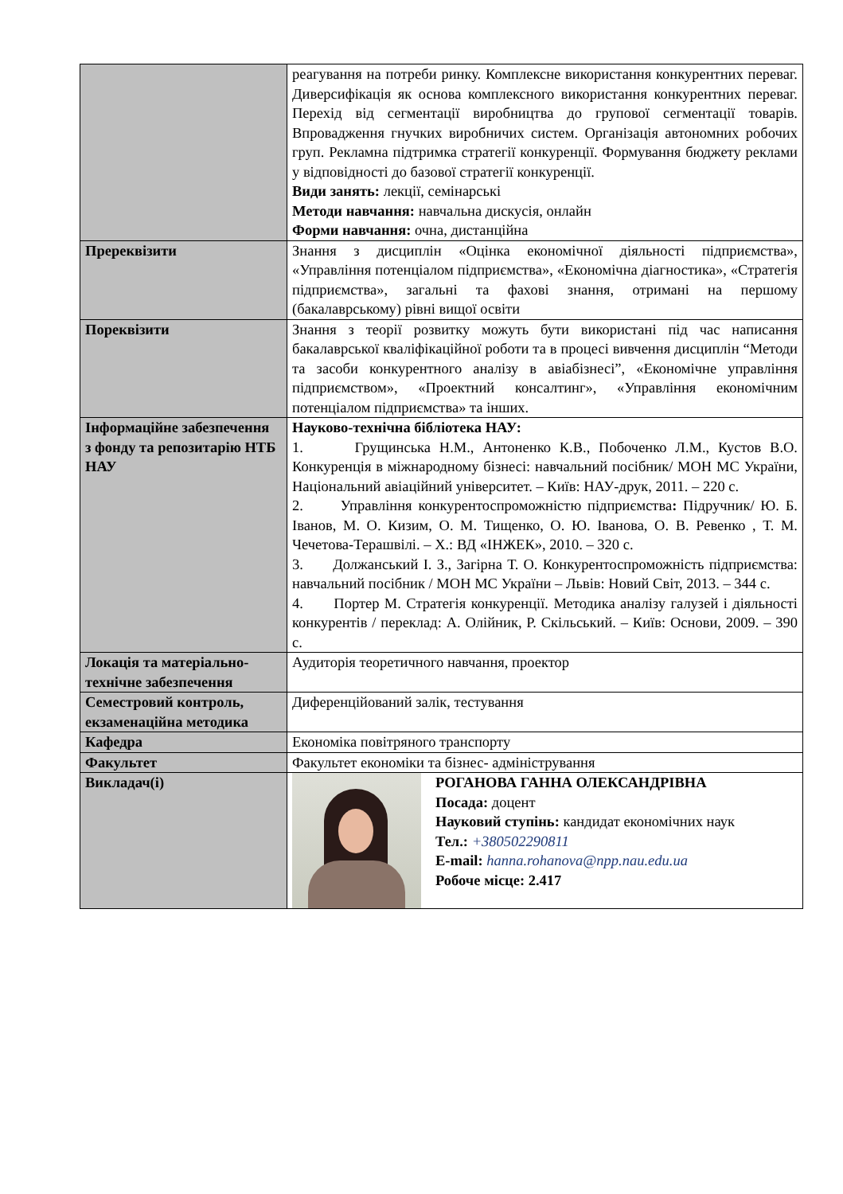| | реагування на потреби ринку. Комплексне використання конкурентних переваг. Диверсифікація як основа комплексного використання конкурентних переваг. Перехід від сегментації виробництва до групової сегментації товарів. Впровадження гнучких виробничих систем. Організація автономних робочих груп. Рекламна підтримка стратегії конкуренції. Формування бюджету реклами у відповідності до базової стратегії конкуренції. Види занять: лекції, семінарські Методи навчання: навчальна дискусія, онлайн Форми навчання: очна, дистанційна |
| Пререквізити | Знання з дисциплін «Оцінка економічної діяльності підприємства», «Управління потенціалом підприємства», «Економічна діагностика», «Стратегія підприємства», загальні та фахові знання, отримані на першому (бакалаврському) рівні вищої освіти |
| Пореквізити | Знання з теорії розвитку можуть бути використані під час написання бакалаврської кваліфікаційної роботи та в процесі вивчення дисциплін “Методи та засоби конкурентного аналізу в авіабізнесі”, «Економічне управління підприємством», «Проектний консалтинг», «Управління економічним потенціалом підприємства» та інших. |
| Інформаційне забезпечення з фонду та репозитарію НТБ НАУ | Науково-технічна бібліотека НАУ: 1. Грущинська Н.М., Антоненко К.В., Побоченко Л.М., Кустов В.О. Конкуренція в міжнародному бізнесі: навчальний посібник/ МОН МС України, Національний авіаційний університет. – Київ: НАУ-друк, 2011. – 220 с. 2. Управління конкурентоспроможністю підприємства : Підручник/ Ю. Б. Іванов, М. О. Кизим, О. М. Тищенко, О. Ю. Іванова, О. В. Ревенко , Т. М. Чечетова-Терашвілі. – Х.: ВД «ІНЖЕК», 2010. – 320 с. 3. Должанський І. З., Загірна Т. О. Конкурентоспроможність підприємства: навчальний посібник / МОН МС України – Львів: Новий Світ, 2013. – 344 с. 4. Портер М. Стратегія конкуренції. Методика аналізу галузей і діяльності конкурентів / переклад: А. Олійник, Р. Скільський. – Київ: Основи, 2009. – 390 с. |
| Локація та матеріально-технічне забезпечення | Аудиторія теоретичного навчання, проектор |
| Семестровий контроль, екзаменаційна методика | Диференційований залік, тестування |
| Кафедра | Економіка повітряного транспорту |
| Факультет | Факультет економіки та бізнес- адміністрування |
| Викладач(і) | РОГАНОВА ГАННА ОЛЕКСАНДРІВНА Посада: доцент Науковий ступінь: кандидат економічних наук Тел.: +380502290811 E-mail: hanna.rohanova@npp.nau.edu.ua Робоче місце: 2.417 |